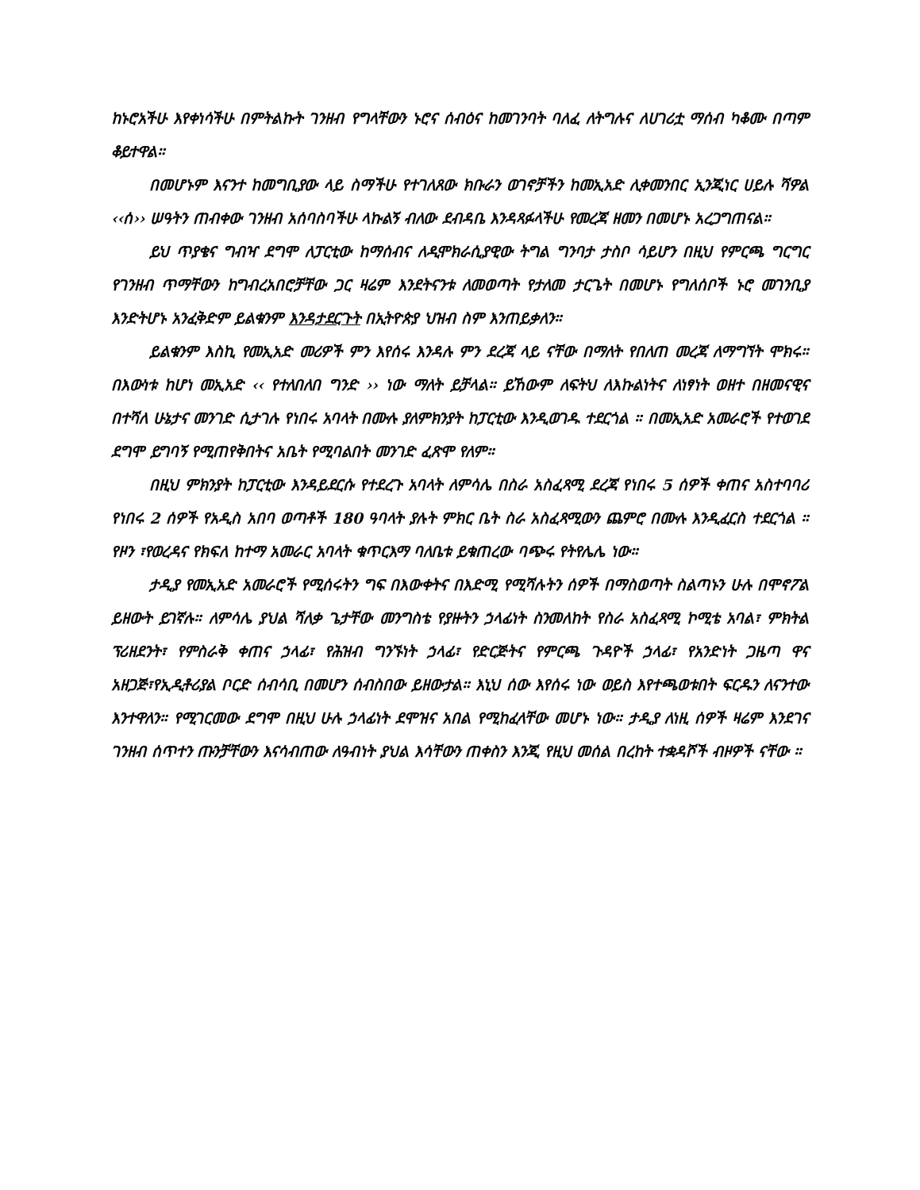ከኑሮአችሁ እየቀነሳችሁ በምትልኩት ገንዘብ የግላቸውን ኑሮና ሰብዕና ከመገንባት ባለፈ ለትግሉና ለሀገሪቷ ማሰብ ካቆሙ በጣም ቆይተዋል።
በመሆኑም እናንተ ከመግቢያው ላይ ስማችሁ የተገለጸው ክቡራን ወገኖቻችን ከመኢአድ ሊቀመንበር ኢንጂነር ሀይሉ ሻዎል ‹‹ሰ›› ሠዓትን ጠብቀው ገንዘብ አሰባስባችሁ ላኩልኝ ብለው ደብዳቤ እንዳጻፉላችሁ የመረጃ ዘመን በመሆኑ አረጋግጠናል።
ይህ ጥያቄና ግብዣ ደግሞ ለፓርቲው ከማሰብና ለዲሞክራሲያዊው ትግል ግንባታ ታስቦ ሳይሆን በዚህ የምርጫ ግርግር የገንዘብ ጥማቸውን ከግብረአበሮቻቸው ጋር ዛሬም እንደትናንቱ ለመወጣት የታለመ ታርጌት በመሆኑ የግለሰቦች ኑሮ መገንቢያ እንድትሆኑ አንፈቅድም ይልቁንም እንዳታደርጉት በኢትዮጵያ ህዝብ ስም እንጠይቃለን።
ይልቁንም እስኪ የመኢአድ መሪዎች ምን እየሰሩ እንዳሉ ምን ደረጃ ላይ ናቸው በማለት የበለጠ መረጃ ለማግኘት ሞክሩ። በእውነቱ ከሆነ መኢአድ ‹‹ የተለበለበ ግንድ ›› ነው ማለት ይቻላል። ይኸውም ለፍትህ ለእኩልነትና ለነፃነት ወዘተ በዘመናዊና በተሻለ ሁኔታና መንገድ ሲታገሉ የነበሩ አባላት በሙሉ ያለምክንያት ከፓርቲው እንዲወገዱ ተደርጎል ። በመኢአድ አመራሮች የተወገደ ደግሞ ይግባኝ የሚጠየቅበትና አቤት የሚባልበት መንገድ ፈጽሞ የለም።
በዚህ ምክንያት ከፓርቲው እንዳይደርሱ የተደረጉ አባላት ለምሳሌ በስራ አስፈጻሚ ደረጃ የነበሩ 5 ሰዎች ቀጠና አስተባባሪ የነበሩ 2 ሰዎች የአዲስ አበባ ወጣቶች 180 ዓባላት ያሉት ምክር ቤት ስራ አስፈጻሚውን ጨምሮ በሙሉ እንዲፈርስ ተደርጎል ። የዞን ፣የወረዳና የክፍለ ከተማ አመራር አባላት ቁጥርእማ ባለቤቱ ይቁጠረው ባጭሩ የትየሌሌ ነው።
ታዲያ የመኢአድ አመራሮች የሚሰሩትን ግፍ በእውቀትና በእድሚ የሚሻሉትን ሰዎች በማስወጣት ስልጣኑን ሁሉ በሞኖፖል ይዘውት ይገኛሉ። ለምሳሌ ያህል ሻለቃ ጌታቸው መንግስቴ የያዙትን ኃላፊነት ስንመለከት የስራ አስፈጻሚ ኮሚቴ አባል፣ ምክትል ፕሪዘደንት፣ የምስራቅ ቀጠና ኃላፊ፣ የሕዝብ ግንኙነት ኃላፊ፣ የድርጅትና የምርጫ ጉዳዮች ኃላፊ፣ የአንድነት ጋዜጣ ዋና አዘጋጅ፣የኢዲቶሪያል ቦርድ ሰብሳቢ በመሆን ሰብስበው ይዘውታል። እኒህ ሰው እየሰሩ ነው ወይስ እየተጫወቱበት ፍርዱን ለናንተው እንተዋለን። የሚገርመው ደግሞ በዚህ ሁሉ ኃላፊነት ደሞዝና አበል የሚከፈላቸው መሆኑ ነው። ታዲያ ለነዚ ሰዎች ዛሬም እንደገና ገንዘብ ሰጥተን ጡንቻቸውን እናሳብጠው ለዓብነት ያህል እሳቸውን ጠቀስን እንጂ የዚህ መሰል በረከት ተቋዳሾች ብዞዎች ናቸው ።